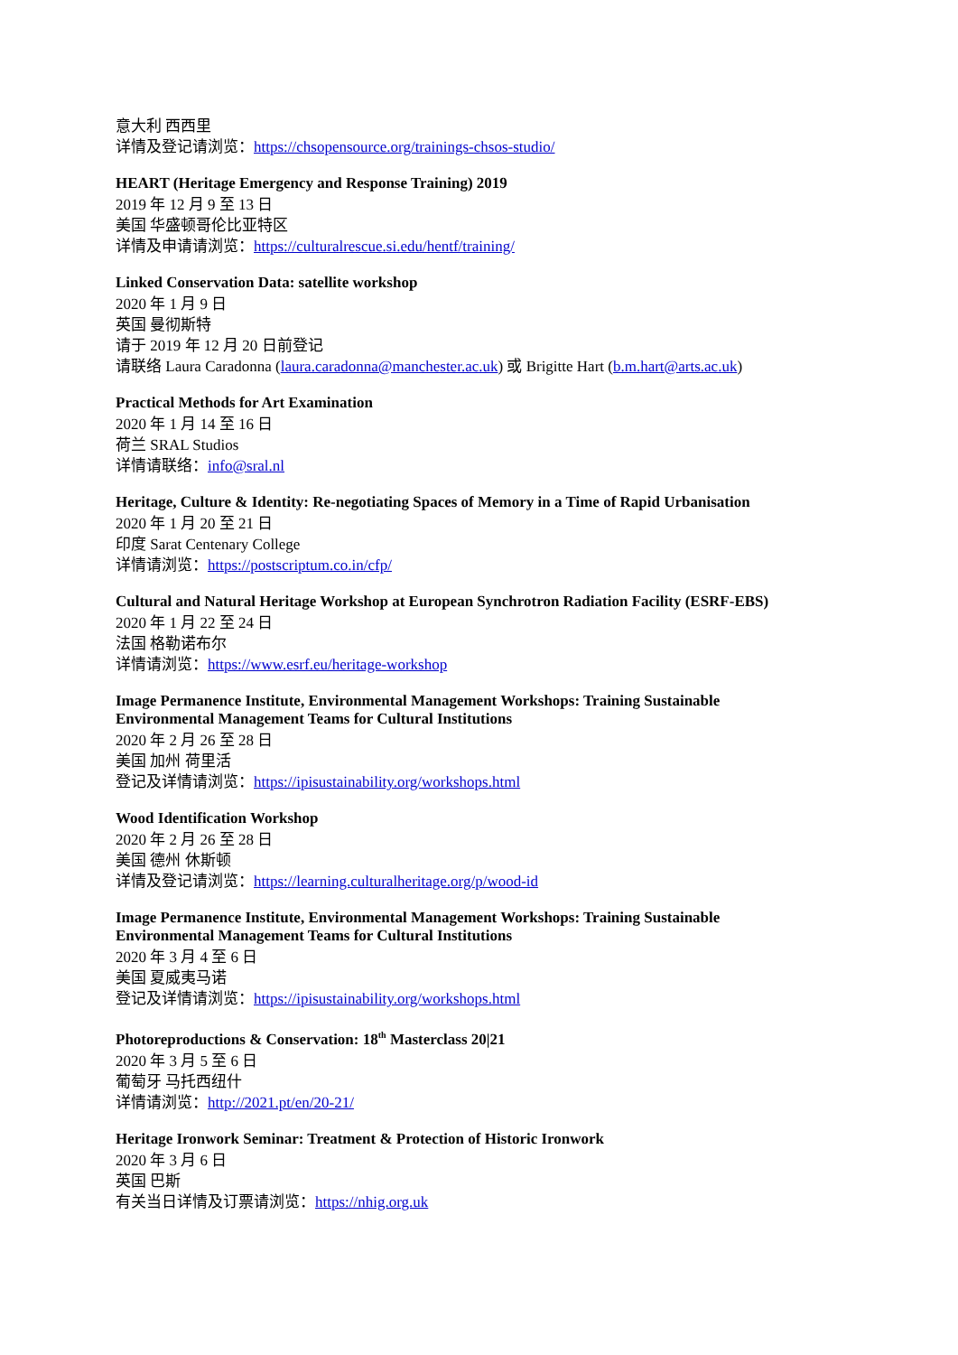意大利 西西里
详情及登记请浏览：https://chsopensource.org/trainings-chsos-studio/
HEART (Heritage Emergency and Response Training) 2019
2019 年 12 月 9 至 13 日
美国 华盛顿哥伦比亚特区
详情及申请请浏览：https://culturalrescue.si.edu/hentf/training/
Linked Conservation Data: satellite workshop
2020 年 1 月 9 日
英国 曼彻斯特
请于 2019 年 12 月 20 日前登记
请联络 Laura Caradonna (laura.caradonna@manchester.ac.uk) 或 Brigitte Hart (b.m.hart@arts.ac.uk)
Practical Methods for Art Examination
2020 年 1 月 14 至 16 日
荷兰 SRAL Studios
详情请联络：info@sral.nl
Heritage, Culture & Identity: Re-negotiating Spaces of Memory in a Time of Rapid Urbanisation
2020 年 1 月 20 至 21 日
印度 Sarat Centenary College
详情请浏览：https://postscriptum.co.in/cfp/
Cultural and Natural Heritage Workshop at European Synchrotron Radiation Facility (ESRF-EBS)
2020 年 1 月 22 至 24 日
法国 格勒诺布尔
详情请浏览：https://www.esrf.eu/heritage-workshop
Image Permanence Institute, Environmental Management Workshops: Training Sustainable
Environmental Management Teams for Cultural Institutions
2020 年 2 月 26 至 28 日
美国 加州 荷里活
登记及详情请浏览：https://ipisustainability.org/workshops.html
Wood Identification Workshop
2020 年 2 月 26 至 28 日
美国 德州 休斯顿
详情及登记请浏览：https://learning.culturalheritage.org/p/wood-id
Image Permanence Institute, Environmental Management Workshops: Training Sustainable
Environmental Management Teams for Cultural Institutions
2020 年 3 月 4 至 6 日
美国 夏威夷马诺
登记及详情请浏览：https://ipisustainability.org/workshops.html
Photoreproductions & Conservation: 18<sup>th</sup> Masterclass 20|21
2020 年 3 月 5 至 6 日
葡萄牙 马托西纽什
详情请浏览：http://2021.pt/en/20-21/
Heritage Ironwork Seminar: Treatment & Protection of Historic Ironwork
2020 年 3 月 6 日
英国 巴斯
有关当日详情及订票请浏览：https://nhig.org.uk